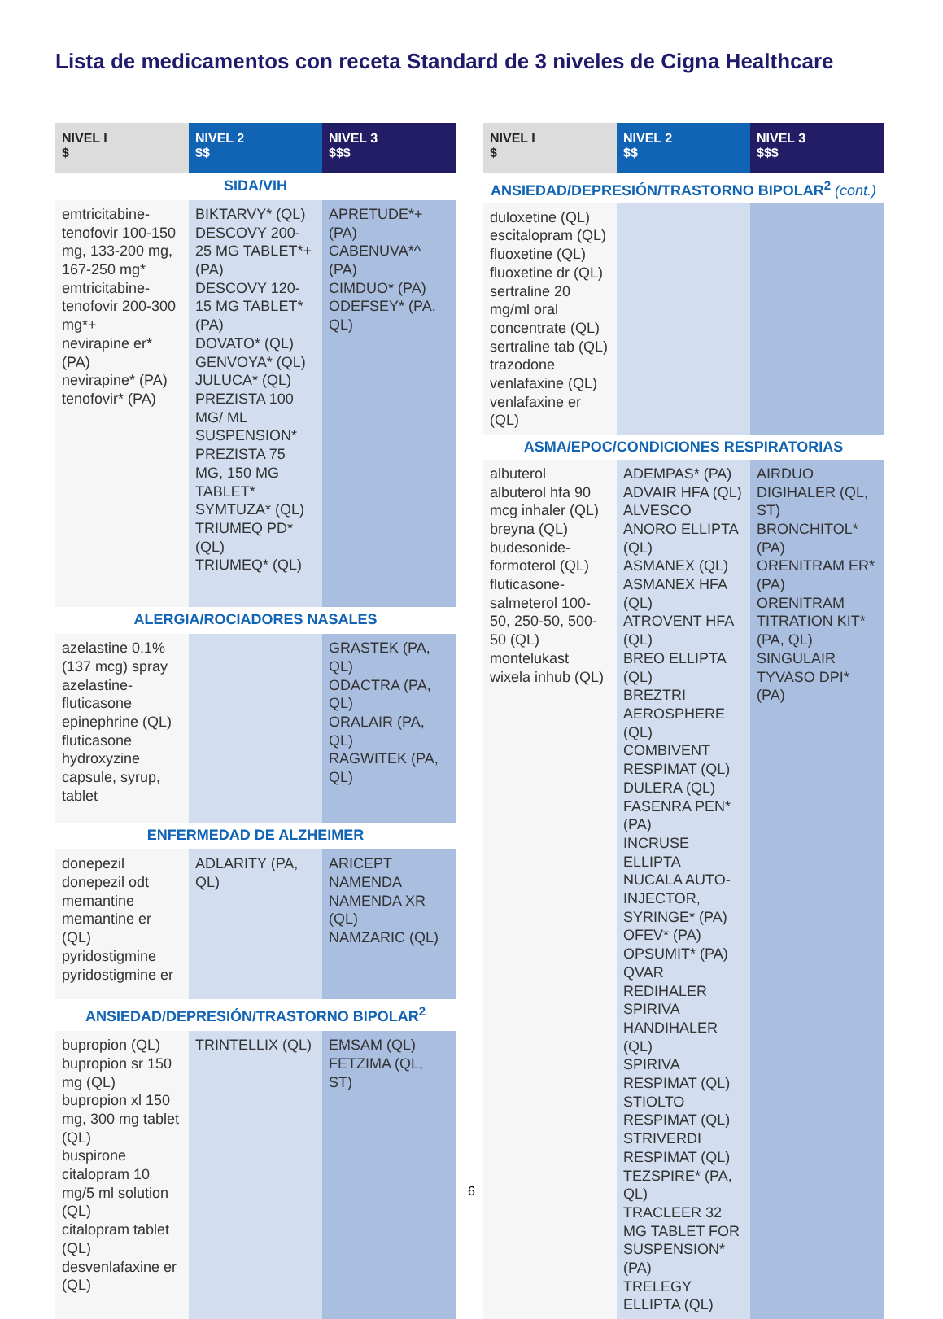Lista de medicamentos con receta Standard de 3 niveles de Cigna Healthcare
| NIVEL I $ | NIVEL 2 $$ | NIVEL 3 $$$ |
| --- | --- | --- |
| SIDA/VIH | | |
| emtricitabine-tenofovir 100-150 mg, 133-200 mg, 167-250 mg* emtricitabine-tenofovir 200-300 mg*+ nevirapine er* (PA) nevirapine* (PA) tenofovir* (PA) | BIKTARVY* (QL) DESCOVY 200-25 MG TABLET*+ (PA) DESCOVY 120-15 MG TABLET* (PA) DOVATO* (QL) GENVOYA* (QL) JULUCA* (QL) PREZISTA 100 MG/ ML SUSPENSION* PREZISTA 75 MG, 150 MG TABLET* SYMTUZA* (QL) TRIUMEQ PD* (QL) TRIUMEQ* (QL) | APRETUDE*+ (PA) CABENUVA*^ (PA) CIMDUO* (PA) ODEFSEY* (PA, QL) |
| ALERGIA/ROCIADORES NASALES | | |
| azelastine 0.1% (137 mcg) spray azelastine-fluticasone epinephrine (QL) fluticasone hydroxyzine capsule, syrup, tablet | | GRASTEK (PA, QL) ODACTRA (PA, QL) ORALAIR (PA, QL) RAGWITEK (PA, QL) |
| ENFERMEDAD DE ALZHEIMER | | |
| donepezil donepezil odt memantine memantine er (QL) pyridostigmine pyridostigmine er | ADLARITY (PA, QL) | ARICEPT NAMENDA NAMENDA XR (QL) NAMZARIC (QL) |
| ANSIEDAD/DEPRESIÓN/TRASTORNO BIPOLAR<sup>2</sup> | | |
| bupropion (QL) bupropion sr 150 mg (QL) bupropion xl 150 mg, 300 mg tablet (QL) buspirone citalopram 10 mg/5 ml solution (QL) citalopram tablet (QL) desvenlafaxine er (QL) | TRINTELLIX (QL) | EMSAM (QL) FETZIMA (QL, ST) |
| NIVEL I $ | NIVEL 2 $$ | NIVEL 3 $$$ |
| --- | --- | --- |
| ANSIEDAD/DEPRESIÓN/TRASTORNO BIPOLAR<sup>2</sup> (cont.) | | |
| duloxetine (QL) escitalopram (QL) fluoxetine (QL) fluoxetine dr (QL) sertraline 20 mg/ml oral concentrate (QL) sertraline tab (QL) trazodone venlafaxine (QL) venlafaxine er (QL) | | |
| ASMA/EPOC/CONDICIONES RESPIRATORIAS | | |
| albuterol albuterol hfa 90 mcg inhaler (QL) breyna (QL) budesonide-formoterol (QL) fluticasone-salmeterol 100-50, 250-50, 500-50 (QL) montelukast wixela inhub (QL) | ADEMPAS* (PA) ADVAIR HFA (QL) ALVESCO ANORO ELLIPTA (QL) ASMANEX (QL) ASMANEX HFA (QL) ATROVENT HFA (QL) BREO ELLIPTA (QL) BREZTRI AEROSPHERE (QL) COMBIVENT RESPIMAT (QL) DULERA (QL) FASENRA PEN* (PA) INCRUSE ELLIPTA NUCALA AUTO-INJECTOR, SYRINGE* (PA) OFEV* (PA) OPSUMIT* (PA) QVAR REDIHALER SPIRIVA HANDIHALER (QL) SPIRIVA RESPIMAT (QL) STIOLTO RESPIMAT (QL) STRIVERDI RESPIMAT (QL) TEZSPIRE* (PA, QL) TRACLEER 32 MG TABLET FOR SUSPENSION* (PA) TRELEGY ELLIPTA (QL) | AIRDUO DIGIHALER (QL, ST) BRONCHITOL* (PA) ORENITRAM ER* (PA) ORENITRAM TITRATION KIT* (PA, QL) SINGULAIR TYVASO DPI* (PA) |
6